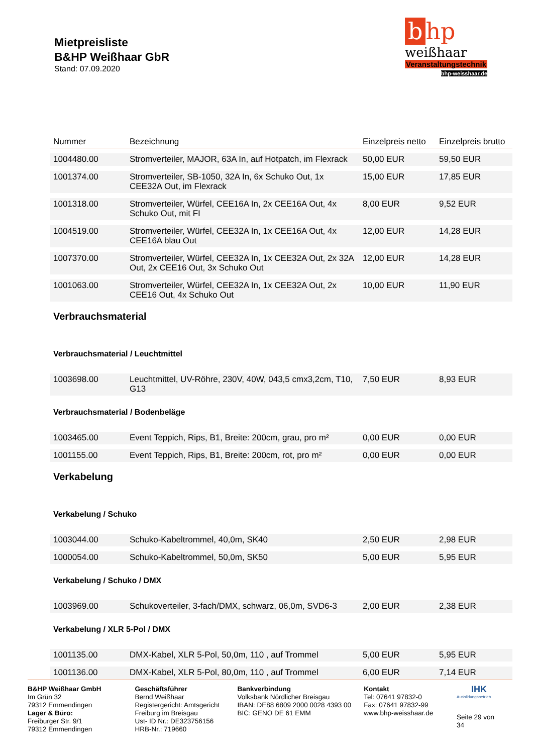Mietpreisliste
B&HP Weißhaar GbR
Stand: 07.09.2020
b hp
weißhaar
Veranstaltungstechnik
bhp-weisshaar.de
| Nummer | Bezeichnung | Einzelpreis netto | Einzelpreis brutto |
| --- | --- | --- | --- |
| 1004480.00 | Stromverteiler, MAJOR, 63A In, auf Hotpatch, im Flexrack | 50,00 EUR | 59,50 EUR |
| 1001374.00 | Stromverteiler, SB-1050, 32A In, 6x Schuko Out, 1x CEE32A Out, im Flexrack | 15,00 EUR | 17,85 EUR |
| 1001318.00 | Stromverteiler, Würfel, CEE16A In, 2x CEE16A Out, 4x Schuko Out, mit FI | 8,00 EUR | 9,52 EUR |
| 1004519.00 | Stromverteiler, Würfel, CEE32A In, 1x CEE16A Out, 4x CEE16A blau Out | 12,00 EUR | 14,28 EUR |
| 1007370.00 | Stromverteiler, Würfel, CEE32A In, 1x CEE32A Out, 2x 32A Out, 2x CEE16 Out, 3x Schuko Out | 12,00 EUR | 14,28 EUR |
| 1001063.00 | Stromverteiler, Würfel, CEE32A In, 1x CEE32A Out, 2x CEE16 Out, 4x Schuko Out | 10,00 EUR | 11,90 EUR |
| Verbrauchsmaterial | | | |
| Verbrauchsmaterial / Leuchtmittel | | | |
| 1003698.00 | Leuchtmittel, UV-Röhre, 230V, 40W, 043,5 cmx3,2cm, T10, G13 | 7,50 EUR | 8,93 EUR |
| Verbrauchsmaterial / Bodenbeläge | | | |
| 1003465.00 | Event Teppich, Rips, B1, Breite: 200cm, grau, pro m² | 0,00 EUR | 0,00 EUR |
| 1001155.00 | Event Teppich, Rips, B1, Breite: 200cm, rot, pro m² | 0,00 EUR | 0,00 EUR |
| Verkabelung | | | |
| Verkabelung / Schuko | | | |
| 1003044.00 | Schuko-Kabeltrommel, 40,0m, SK40 | 2,50 EUR | 2,98 EUR |
| 1000054.00 | Schuko-Kabeltrommel, 50,0m, SK50 | 5,00 EUR | 5,95 EUR |
| Verkabelung / Schuko / DMX | | | |
| 1003969.00 | Schukoverteiler, 3-fach/DMX, schwarz, 06,0m, SVD6-3 | 2,00 EUR | 2,38 EUR |
| Verkabelung / XLR 5-Pol / DMX | | | |
| 1001135.00 | DMX-Kabel, XLR 5-Pol, 50,0m, 110 , auf Trommel | 5,00 EUR | 5,95 EUR |
| 1001136.00 | DMX-Kabel, XLR 5-Pol, 80,0m, 110 , auf Trommel | 6,00 EUR | 7,14 EUR |
B&HP Weißhaar GmbH
Im Grün 32
79312 Emmendingen
Lager & Büro:
Freiburger Str. 9/1
79312 Emmendingen
Geschäftsführer
Bernd Weißhaar
Registergericht: Amtsgericht Freiburg im Breisgau
Ust- ID Nr.: DE323756156
HRB-Nr.: 719660
Bankverbindung
Volksbank Nördlicher Breisgau
IBAN: DE88 6809 2000 0028 4393 00
BIC: GENO DE 61 EMM
Kontakt
Tel: 07641 97832-0
Fax: 07641 97832-99
www.bhp-weisshaar.de
IHK
Ausbildungsbetrieb
Seite 29 von 34